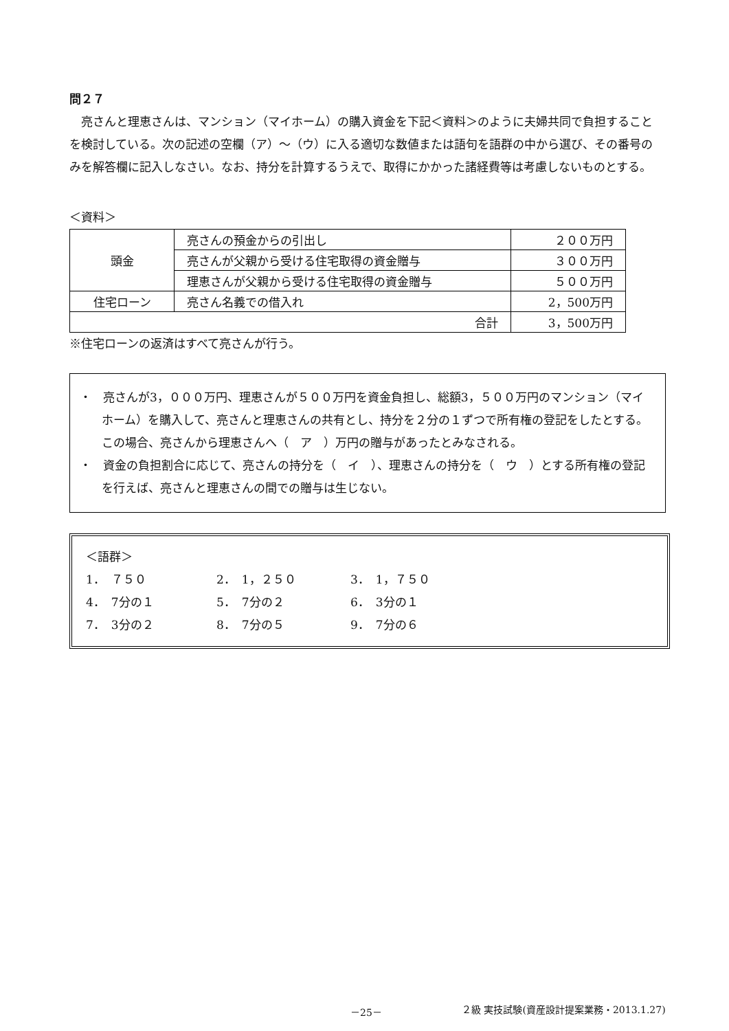問２７
　亮さんと理恵さんは、マンション（マイホーム）の購入資金を下記＜資料＞のように夫婦共同で負担することを検討している。次の記述の空欄（ア）～（ウ）に入る適切な数値または語句を語群の中から選び、その番号のみを解答欄に記入しなさい。なお、持分を計算するうえで、取得にかかった諸経費等は考慮しないものとする。
＜資料＞
| 頭金 | 亮さんの預金からの引出し | ２００万円 |
| | 亮さんが父親から受ける住宅取得の資金贈与 | ３００万円 |
| | 理恵さんが父親から受ける住宅取得の資金贈与 | ５００万円 |
| 住宅ローン | 亮さん名義での借入れ | 2，500万円 |
| 合計 | | 3，500万円 |
※住宅ローンの返済はすべて亮さんが行う。
・　亮さんが3，０００万円、理恵さんが５００万円を資金負担し、総額3，５００万円のマンション（マイホーム）を購入して、亮さんと理恵さんの共有とし、持分を２分の１ずつで所有権の登記をしたとする。この場合、亮さんから理恵さんへ（　ア　）万円の贈与があったとみなされる。
・　資金の負担割合に応じて、亮さんの持分を（　イ　）、理恵さんの持分を（　ウ　）とする所有権の登記を行えば、亮さんと理恵さんの間での贈与は生じない。
＜語群＞
1．　７５０ 2．　1，２５０ 3．　1，７５０ 4．　7分の１ 5．　7分の２ 6．　3分の１ 7．　3分の２ 8．　7分の５ 9．　7分の６
－25－ ２級 実技試験(資産設計提案業務・2013.1.27)